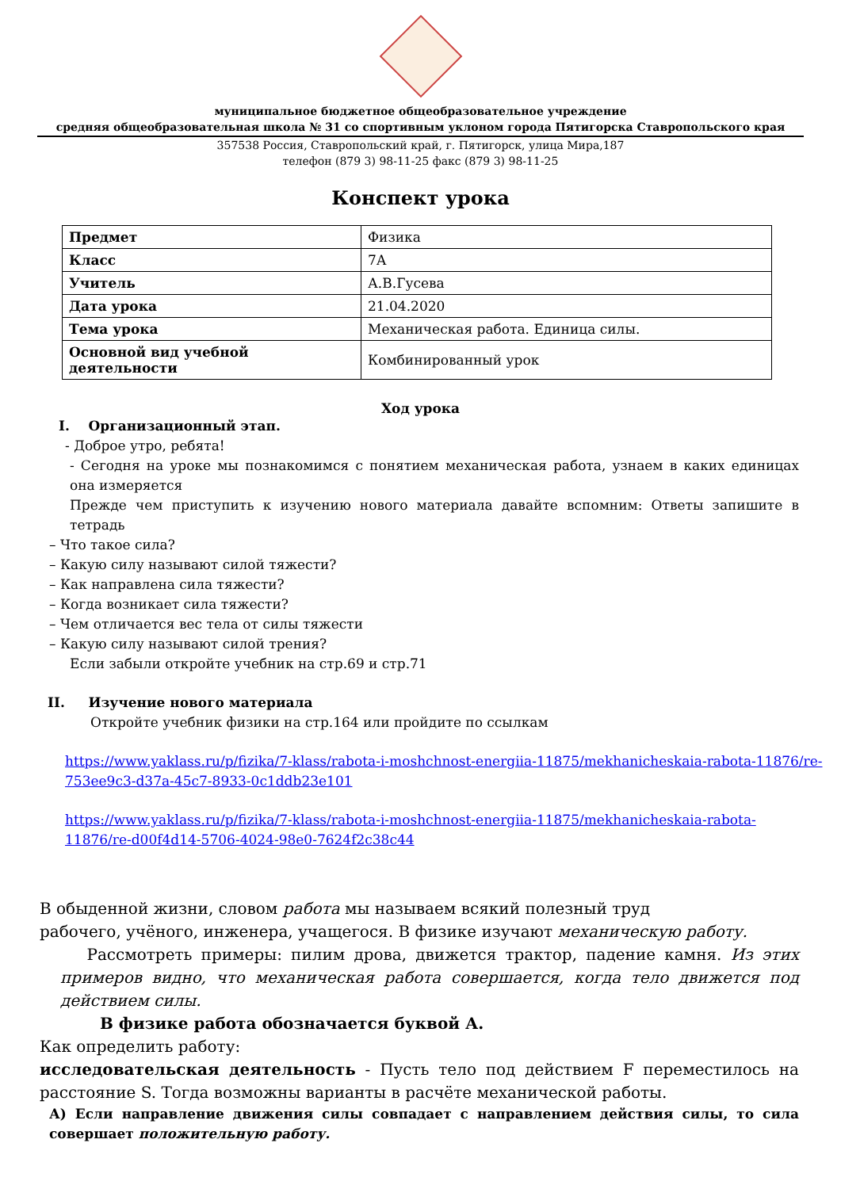муниципальное бюджетное общеобразовательное учреждение
средняя общеобразовательная школа № 31 со спортивным уклоном города Пятигорска Ставропольского края
357538 Россия, Ставропольский край, г. Пятигорск, улица Мира,187
телефон (879 3) 98-11-25 факс (879 3) 98-11-25
Конспект урока
| Предмет | Физика |
| Класс | 7А |
| Учитель | А.В.Гусева |
| Дата урока | 21.04.2020 |
| Тема урока | Механическая работа. Единица силы. |
| Основной вид учебной деятельности | Комбинированный урок |
Ход урока
I. Организационный этап.
- Доброе утро, ребята!
- Сегодня на уроке мы познакомимся с понятием механическая работа, узнаем в каких единицах она измеряется
Прежде чем приступить к изучению нового материала давайте вспомним: Ответы запишите в тетрадь
– Что такое сила?
– Какую силу называют силой тяжести?
– Как направлена сила тяжести?
– Когда возникает сила тяжести?
– Чем отличается вес тела от силы тяжести
– Какую силу называют силой трения?
Если забыли откройте учебник на стр.69 и стр.71
II. Изучение нового материала
Откройте учебник физики на стр.164 или пройдите по ссылкам
https://www.yaklass.ru/p/fizika/7-klass/rabota-i-moshchnost-energiia-11875/mekhanicheskaia-rabota-11876/re-753ee9c3-d37a-45c7-8933-0c1ddb23e101
https://www.yaklass.ru/p/fizika/7-klass/rabota-i-moshchnost-energiia-11875/mekhanicheskaia-rabota-11876/re-d00f4d14-5706-4024-98e0-7624f2c38c44
В обыденной жизни, словом работа мы называем всякий полезный труд
рабочего, учёного, инженера, учащегося. В физике изучают механическую работу.
Рассмотреть примеры: пилим дрова, движется трактор, падение камня. Из этих примеров видно, что механическая работа совершается, когда тело движется под действием силы.
В физике работа обозначается буквой А.
Как определить работу:
исследовательская деятельность - Пусть тело под действием F переместилось на расстояние S. Тогда возможны варианты в расчёте механической работы.
А) Если направление движения силы совпадает с направлением действия силы, то сила совершает положительную работу.